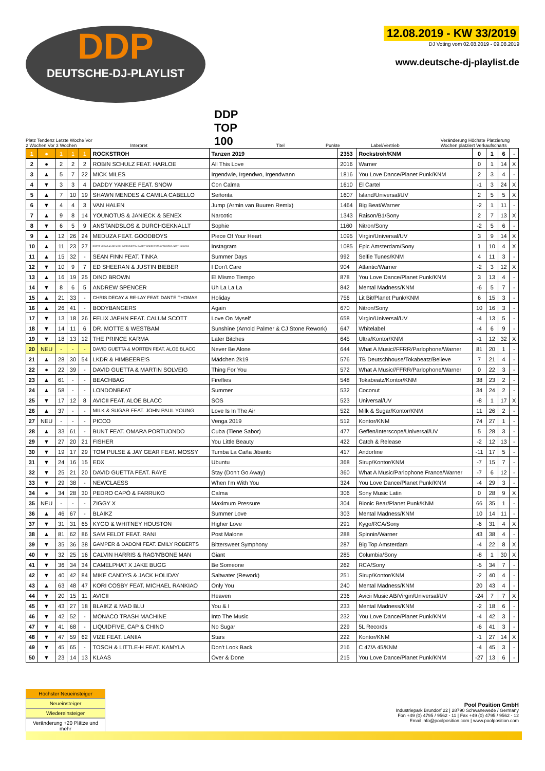DDP
DEUTSCHE-DJ-PLAYLIST
12.08.2019 - KW 33/2019
DJ Voting vom 02.08.2019 - 09.08.2019
www.deutsche-dj-playlist.de
Platz Tendenz Letzte Woche Vor 2 Wochen Vor 3 Wochen Interpret DDP TOP 100 Titel Punkte Label/Vertrieb Veränderung Höchste Platzierung Wochen platziert Verkaufscharts
| 1 | ● | 1 | 1 | 1 | ROCKSTROH | Tanzen 2019 | 2353 | Rockstroh/KNM | 0 | 1 | 6 | - |
| 2 | ● | 2 | 2 | 2 | ROBIN SCHULZ FEAT. HARLOE | All This Love | 2016 | Warner | 0 | 1 | 14 | X |
| 3 | ▲ | 5 | 7 | 22 | MICK MILES | Irgendwie, Irgendwo, Irgendwann | 1816 | You Love Dance/Planet Punk/KNM | 2 | 3 | 4 | - |
| 4 | ▼ | 3 | 3 | 4 | DADDY YANKEE FEAT. SNOW | Con Calma | 1610 | El Cartel | -1 | 3 | 24 | X |
| 5 | ▲ | 7 | 10 | 19 | SHAWN MENDES & CAMILA CABELLO | Señorita | 1607 | Island/Universal/UV | 2 | 5 | 5 | X |
| 6 | ▼ | 4 | 4 | 3 | VAN HALEN | Jump (Armin van Buuren Remix) | 1464 | Big Beat/Warner | -2 | 1 | 11 | - |
| 7 | ▲ | 9 | 8 | 14 | YOUNOTUS & JANIECK & SENEX | Narcotic | 1343 | Raison/B1/Sony | 2 | 7 | 13 | X |
| 8 | ▼ | 6 | 5 | 9 | ANSTANDSLOS & DURCHGEKNALLT | Sophie | 1160 | Nitron/Sony | -2 | 5 | 6 | - |
| 9 | ▲ | 12 | 26 | 24 | MEDUZA FEAT. GOODBOYS | Piece Of Your Heart | 1095 | Virgin/Universal/UV | 3 | 9 | 14 | X |
| 10 | ▲ | 11 | 23 | 27 | DIMITRI VEGAS & LIKE MIKE, DAVID GUETTA, DADDY YANKEE FEAT. AFRO BROS, NATTI NATASHA | Instagram | 1085 | Epic Amsterdam/Sony | 1 | 10 | 4 | X |
| 11 | ▲ | 15 | 32 | - | SEAN FINN FEAT. TINKA | Summer Days | 992 | Selfie Tunes/KNM | 4 | 11 | 3 | - |
| 12 | ▼ | 10 | 9 | 7 | ED SHEERAN & JUSTIN BIEBER | I Don't Care | 904 | Atlantic/Warner | -2 | 3 | 12 | X |
| 13 | ▲ | 16 | 19 | 25 | DINO BROWN | El Mismo Tiempo | 878 | You Love Dance/Planet Punk/KNM | 3 | 13 | 4 | - |
| 14 | ▼ | 8 | 6 | 5 | ANDREW SPENCER | Uh La La La | 842 | Mental Madness/KNM | -6 | 5 | 7 | - |
| 15 | ▲ | 21 | 33 | - | CHRIS DECAY & RE-LAY FEAT. DANTE THOMAS | Holiday | 756 | Lit Bit/Planet Punk/KNM | 6 | 15 | 3 | - |
| 16 | ▲ | 26 | 41 | - | BODYBANGERS | Again | 670 | Nitron/Sony | 10 | 16 | 3 | - |
| 17 | ▼ | 13 | 18 | 26 | FELIX JAEHN FEAT. CALUM SCOTT | Love On Myself | 658 | Virgin/Universal/UV | -4 | 13 | 5 | - |
| 18 | ▼ | 14 | 11 | 6 | DR. MOTTE & WESTBAM | Sunshine (Arnold Palmer & CJ Stone Rework) | 647 | Whitelabel | -4 | 6 | 9 | - |
| 19 | ▼ | 18 | 13 | 12 | THE PRINCE KARMA | Later Bitches | 645 | Ultra/Kontor/KNM | -1 | 12 | 32 | X |
| 20 | NEU | - | - | - | DAVID GUETTA & MORTEN FEAT. ALOE BLACC | Never Be Alone | 644 | What A Music//FFRR/Parlophone/Warner | 81 | 20 | 1 | - |
| 21 | ▲ | 28 | 30 | 54 | LKDR & HIMBEERE!S | Mädchen 2k19 | 576 | TB Deutschhouse/Tokabeatz/Believe | 7 | 21 | 4 | - |
| 22 | ● | 22 | 39 | - | DAVID GUETTA & MARTIN SOLVEIG | Thing For You | 572 | What A Music//FFRR/Parlophone/Warner | 0 | 22 | 3 | - |
| 23 | ▲ | 61 | - | - | BEACHBAG | Fireflies | 548 | Tokabeatz/Kontor/KNM | 38 | 23 | 2 | - |
| 24 | ▲ | 58 | - | - | LONDONBEAT | Summer | 532 | Coconut | 34 | 24 | 2 | - |
| 25 | ▼ | 17 | 12 | 8 | AVICII FEAT. ALOE BLACC | SOS | 523 | Universal/UV | -8 | 1 | 17 | X |
| 26 | ▲ | 37 | - | - | MILK & SUGAR FEAT. JOHN PAUL YOUNG | Love Is In The Air | 522 | Milk & Sugar/Kontor/KNM | 11 | 26 | 2 | - |
| 27 | NEU | - | - | - | PICCO | Venga 2019 | 512 | Kontor/KNM | 74 | 27 | 1 | - |
| 28 | ▲ | 33 | 61 | - | BUNT FEAT. OMARA PORTUONDO | Cuba (Tiene Sabor) | 477 | Geffen/Interscope/Universal/UV | 5 | 28 | 3 | - |
| 29 | ▼ | 27 | 20 | 21 | FISHER | You Little Beauty | 422 | Catch & Release | -2 | 12 | 13 | - |
| 30 | ▼ | 19 | 17 | 29 | TOM PULSE & JAY GEAR FEAT. MOSSY | Tumba La Caña Jibarito | 417 | Andorfine | -11 | 17 | 5 | - |
| 31 | ▼ | 24 | 16 | 15 | EDX | Ubuntu | 368 | Sirup/Kontor/KNM | -7 | 15 | 7 | - |
| 32 | ▼ | 25 | 21 | 20 | DAVID GUETTA FEAT. RAYE | Stay (Don't Go Away) | 360 | What A Music/Parlophone France/Warner | -7 | 6 | 12 | - |
| 33 | ▼ | 29 | 38 | - | NEWCLAESS | When I'm With You | 324 | You Love Dance/Planet Punk/KNM | -4 | 29 | 3 | - |
| 34 | ● | 34 | 28 | 30 | PEDRO CAPÒ & FARRUKO | Calma | 306 | Sony Music Latin | 0 | 28 | 9 | X |
| 35 | NEU | - | - | - | ZIGGY X | Maximum Pressure | 304 | Bionic Bear/Planet Punk/KNM | 66 | 35 | 1 | - |
| 36 | ▲ | 46 | 67 | - | BLAIKZ | Summer Love | 303 | Mental Madness/KNM | 10 | 14 | 11 | - |
| 37 | ▼ | 31 | 31 | 65 | KYGO & WHITNEY HOUSTON | Higher Love | 291 | Kygo/RCA/Sony | -6 | 31 | 4 | X |
| 38 | ▲ | 81 | 62 | 86 | SAM FELDT FEAT. RANI | Post Malone | 288 | Spinnin/Warner | 43 | 38 | 4 | - |
| 39 | ▼ | 35 | 36 | 38 | GAMPER & DADONI FEAT. EMILY ROBERTS | Bittersweet Symphony | 287 | Big Top Amsterdam | -4 | 22 | 8 | X |
| 40 | ▼ | 32 | 25 | 16 | CALVIN HARRIS & RAG'N'BONE MAN | Giant | 285 | Columbia/Sony | -8 | 1 | 30 | X |
| 41 | ▼ | 36 | 34 | 34 | CAMELPHAT X JAKE BUGG | Be Someone | 262 | RCA/Sony | -5 | 34 | 7 | - |
| 42 | ▼ | 40 | 42 | 84 | MIKE CANDYS & JACK HOLIDAY | Saltwater (Rework) | 251 | Sirup/Kontor/KNM | -2 | 40 | 4 | - |
| 43 | ▲ | 63 | 48 | 47 | KORI COSBY FEAT. MICHAEL RANKIAO | Only You | 240 | Mental Madness/KNM | 20 | 43 | 4 | - |
| 44 | ▼ | 20 | 15 | 11 | AVICII | Heaven | 236 | Avicii Music AB/Virgin/Universal/UV | -24 | 7 | 7 | X |
| 45 | ▼ | 43 | 27 | 18 | BLAIKZ & MAD BLU | You & I | 233 | Mental Madness/KNM | -2 | 18 | 6 | - |
| 46 | ▼ | 42 | 52 | - | MONACO TRASH MACHINE | Into The Music | 232 | You Love Dance/Planet Punk/KNM | -4 | 42 | 3 | - |
| 47 | ▼ | 41 | 68 | - | LIQUIDFIVE, CAP & CHINO | No Sugar | 229 | 5L Records | -6 | 41 | 3 | - |
| 48 | ▼ | 47 | 59 | 62 | VIZE FEAT. LANIIA | Stars | 222 | Kontor/KNM | -1 | 27 | 14 | X |
| 49 | ▼ | 45 | 65 | - | TOSCH & LITTLE-H FEAT. KAMYLA | Don't Look Back | 216 | C 47/A 45/KNM | -4 | 45 | 3 | - |
| 50 | ▼ | 23 | 14 | 13 | KLAAS | Over & Done | 215 | You Love Dance/Planet Punk/KNM | -27 | 13 | 6 | - |
Höchster Neueinsteiger
Neueinsteiger
Wiedereinsteiger
Veränderung +20 Plätze und mehr
Pool Position GmbH
Industriepark Brundorf 22 | 28790 Schwanewede / Germany
Fon +49 (0) 4795 / 9562 - 11 | Fax +49 (0) 4795 / 9562 - 12
Email info@poolposition.com | www.poolposition.com